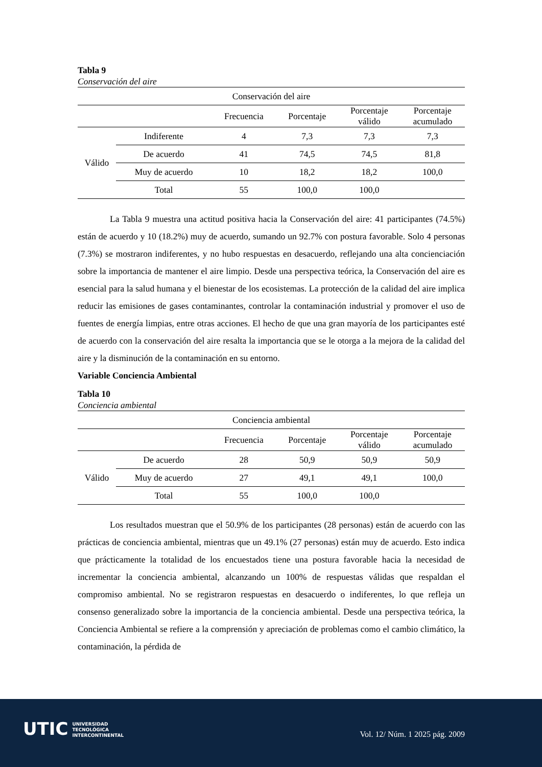Tabla 9
Conservación del aire
| Conservación del aire | | | | | |
| --- | --- | --- | --- | --- | --- |
| | | Frecuencia | Porcentaje | Porcentaje válido | Porcentaje acumulado |
| Válido | Indiferente | 4 | 7,3 | 7,3 | 7,3 |
| | De acuerdo | 41 | 74,5 | 74,5 | 81,8 |
| | Muy de acuerdo | 10 | 18,2 | 18,2 | 100,0 |
| | Total | 55 | 100,0 | 100,0 | |
La Tabla 9 muestra una actitud positiva hacia la Conservación del aire: 41 participantes (74.5%) están de acuerdo y 10 (18.2%) muy de acuerdo, sumando un 92.7% con postura favorable. Solo 4 personas (7.3%) se mostraron indiferentes, y no hubo respuestas en desacuerdo, reflejando una alta concienciación sobre la importancia de mantener el aire limpio. Desde una perspectiva teórica, la Conservación del aire es esencial para la salud humana y el bienestar de los ecosistemas. La protección de la calidad del aire implica reducir las emisiones de gases contaminantes, controlar la contaminación industrial y promover el uso de fuentes de energía limpias, entre otras acciones. El hecho de que una gran mayoría de los participantes esté de acuerdo con la conservación del aire resalta la importancia que se le otorga a la mejora de la calidad del aire y la disminución de la contaminación en su entorno.
Variable Conciencia Ambiental
Tabla 10
Conciencia ambiental
| Conciencia ambiental | | | | | |
| --- | --- | --- | --- | --- | --- |
| | | Frecuencia | Porcentaje | Porcentaje válido | Porcentaje acumulado |
| Válido | De acuerdo | 28 | 50,9 | 50,9 | 50,9 |
| | Muy de acuerdo | 27 | 49,1 | 49,1 | 100,0 |
| | Total | 55 | 100,0 | 100,0 | |
Los resultados muestran que el 50.9% de los participantes (28 personas) están de acuerdo con las prácticas de conciencia ambiental, mientras que un 49.1% (27 personas) están muy de acuerdo. Esto indica que prácticamente la totalidad de los encuestados tiene una postura favorable hacia la necesidad de incrementar la conciencia ambiental, alcanzando un 100% de respuestas válidas que respaldan el compromiso ambiental. No se registraron respuestas en desacuerdo o indiferentes, lo que refleja un consenso generalizado sobre la importancia de la conciencia ambiental. Desde una perspectiva teórica, la Conciencia Ambiental se refiere a la comprensión y apreciación de problemas como el cambio climático, la contaminación, la pérdida de
UTIC UNIVERSIDAD
TECNOLÓGICA
INTERCONTINENTAL
Vol. 12/ Núm. 1 2025 pág. 2009